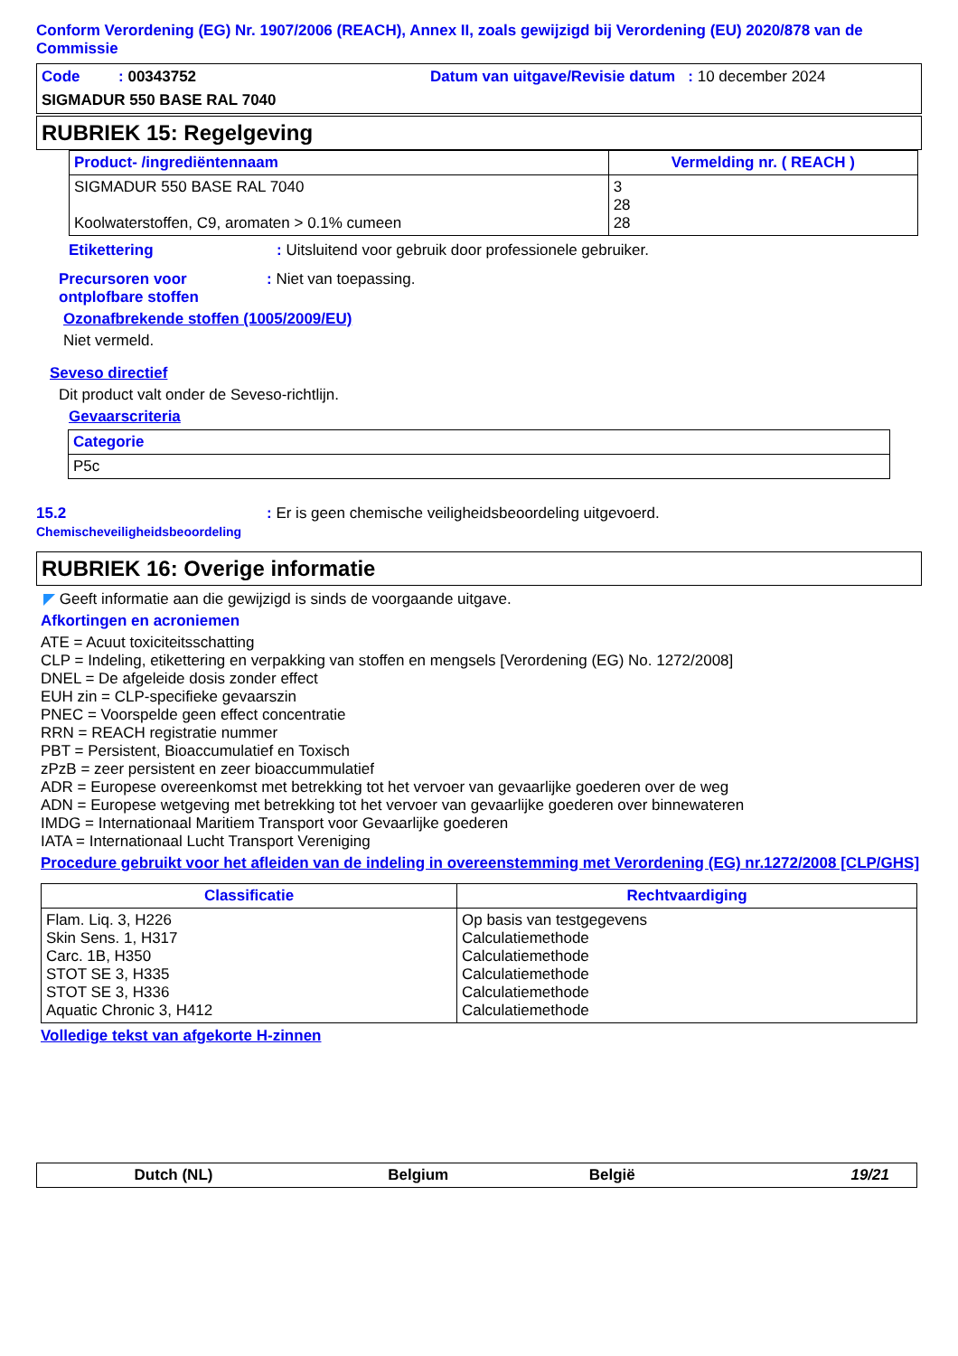Conform Verordening (EG) Nr. 1907/2006 (REACH), Annex II, zoals gewijzigd bij Verordening (EU) 2020/878 van de Commissie
Code : 00343752 Datum van uitgave/Revisie datum : 10 december 2024
SIGMADUR 550 BASE RAL 7040
RUBRIEK 15: Regelgeving
| Product- /ingrediëntennaam | Vermelding nr. ( REACH ) |
| --- | --- |
| SIGMADUR 550 BASE RAL 7040 Koolwaterstoffen, C9, aromaten > 0.1% cumeen | 3 28 28 |
Etikettering : Uitsluitend voor gebruik door professionele gebruiker.
Precursoren voor ontplofbare stoffen
: Niet van toepassing.
Ozonafbrekende stoffen (1005/2009/EU)
Niet vermeld.
Seveso directief
Dit product valt onder de Seveso-richtlijn.
Gevaarscriteria
| Categorie |
| --- |
| P5c |
15.2 Chemischeveiligheidsbeoordeling
: Er is geen chemische veiligheidsbeoordeling uitgevoerd.
RUBRIEK 16: Overige informatie
◤ Geeft informatie aan die gewijzigd is sinds de voorgaande uitgave.
Afkortingen en acroniemen
ATE = Acuut toxiciteitsschatting
CLP = Indeling, etikettering en verpakking van stoffen en mengsels [Verordening (EG) No. 1272/2008]
DNEL = De afgeleide dosis zonder effect
EUH zin = CLP-specifieke gevaarszin
PNEC = Voorspelde geen effect concentratie
RRN = REACH registratie nummer
PBT = Persistent, Bioaccumulatief en Toxisch
zPzB = zeer persistent en zeer bioaccummulatief
ADR = Europese overeenkomst met betrekking tot het vervoer van gevaarlijke goederen over de weg
ADN = Europese wetgeving met betrekking tot het vervoer van gevaarlijke goederen over binnewateren
IMDG = Internationaal Maritiem Transport voor Gevaarlijke goederen
IATA = Internationaal Lucht Transport Vereniging
Procedure gebruikt voor het afleiden van de indeling in overeenstemming met Verordening (EG) nr.1272/2008 [CLP/GHS]
| Classificatie | Rechtvaardiging |
| --- | --- |
| Flam. Liq. 3, H226 Skin Sens. 1, H317 Carc. 1B, H350 STOT SE 3, H335 STOT SE 3, H336 Aquatic Chronic 3, H412 | Op basis van testgegevens Calculatiemethode Calculatiemethode Calculatiemethode Calculatiemethode Calculatiemethode |
Volledige tekst van afgekorte H-zinnen
| Dutch (NL) | Belgium | België | 19/21 |